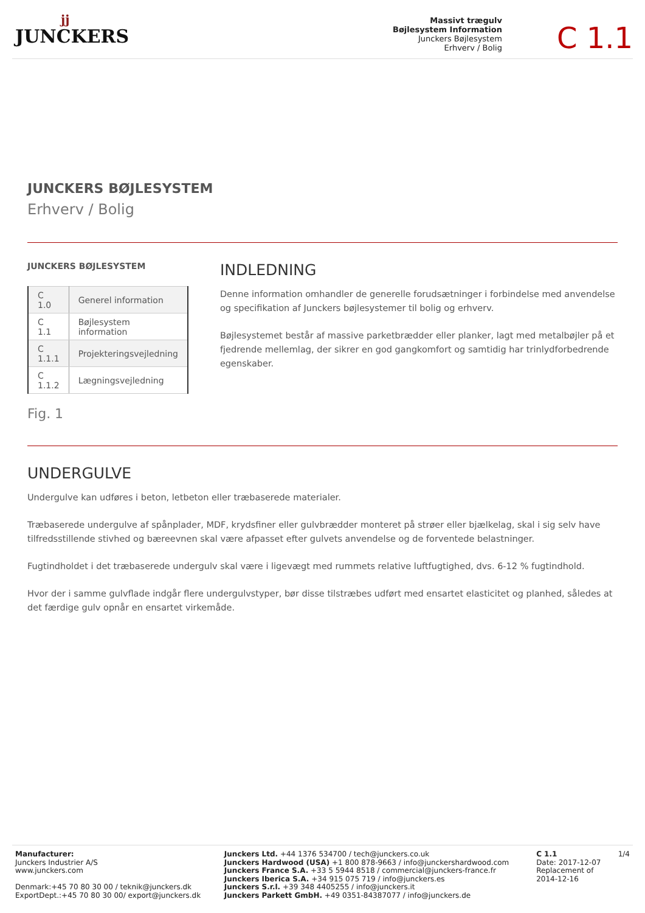jj
JUNCKERS
Massivt trægulv
Bøjlesystem Information
Junckers Bøjlesystem
Erhverv / Bolig
C 1.1
JUNCKERS BØJLESYSTEM
Erhverv / Bolig
JUNCKERS BØJLESYSTEM
| C 1.0 | Generel information |
| C 1.1 | Bøjlesystem information |
| C 1.1.1 | Projekteringsvejledning |
| C 1.1.2 | Lægningsvejledning |
Fig. 1
INDLEDNING
Denne information omhandler de generelle forudsætninger i forbindelse med anvendelse og specifikation af Junckers bøjlesystemer til bolig og erhverv.
Bøjlesystemet består af massive parketbrædder eller planker, lagt med metalbøjler på et fjedrende mellemlag, der sikrer en god gangkomfort og samtidig har trinlydforbedrende egenskaber.
UNDERGULVE
Undergulve kan udføres i beton, letbeton eller træbaserede materialer.
Træbaserede undergulve af spånplader, MDF, krydsfiner eller gulvbrædder monteret på strøer eller bjælkelag, skal i sig selv have tilfredsstillende stivhed og bæreevnen skal være afpasset efter gulvets anvendelse og de forventede belastninger.
Fugtindholdet i det træbaserede undergulv skal være i ligevægt med rummets relative luftfugtighed, dvs. 6-12 % fugtindhold.
Hvor der i samme gulvflade indgår flere undergulvstyper, bør disse tilstræbes udført med ensartet elasticitet og planhed, således at det færdige gulv opnår en ensartet virkemåde.
Manufacturer:
Junckers Industrier A/S
www.junckers.com
Denmark:+45 70 80 30 00 / teknik@junckers.dk
ExportDept.:+45 70 80 30 00/ export@junckers.dk
Junckers Ltd. +44 1376 534700 / tech@junckers.co.uk
Junckers Hardwood (USA) +1 800 878-9663 / info@junckershardwood.com
Junckers France S.A. +33 5 5944 8518 / commercial@junckers-france.fr
Junckers Iberica S.A. +34 915 075 719 / info@junckers.es
Junckers S.r.l. +39 348 4405255 / info@junckers.it
Junckers Parkett GmbH. +49 0351-84387077 / info@junckers.de
C 1.1
Date: 2017-12-07
Replacement of
2014-12-16
1/4